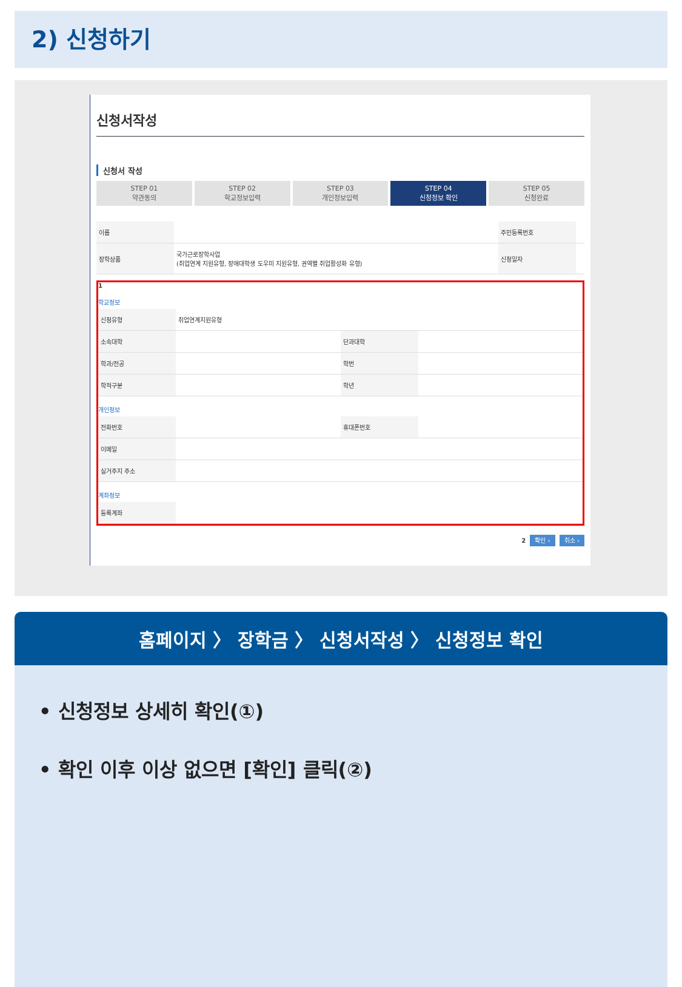2) 신청하기
신청서작성
신청서 작성
STEP 01
약관동의
STEP 02
학교정보입력
STEP 03
개인정보입력
STEP 04
신청정보 확인
STEP 05
신청완료
| 이름 | | 주민등록번호 | |
| 장학상품 | 국가근로장학사업 (취업연계 지원유형, 장애대학생 도우미 지원유형, 권역별 취업활성화 유형) | 신청일자 | |
1
학교정보
| 신청유형 | 취업연계지원유형 | | |
| 소속대학 | | 단과대학 | |
| 학과/전공 | | 학번 | |
| 학적구분 | | 학년 | |
개인정보
| 전화번호 | | 휴대폰번호 | |
| 이메일 | | | |
| 실거주지 주소 | | | |
계좌정보
| 등록계좌 | |
2 확인 › 취소 ›
홈페이지 〉 장학금 〉 신청서작성 〉 신청정보 확인
• 신청정보 상세히 확인(①)
• 확인 이후 이상 없으면 [확인] 클릭(②)